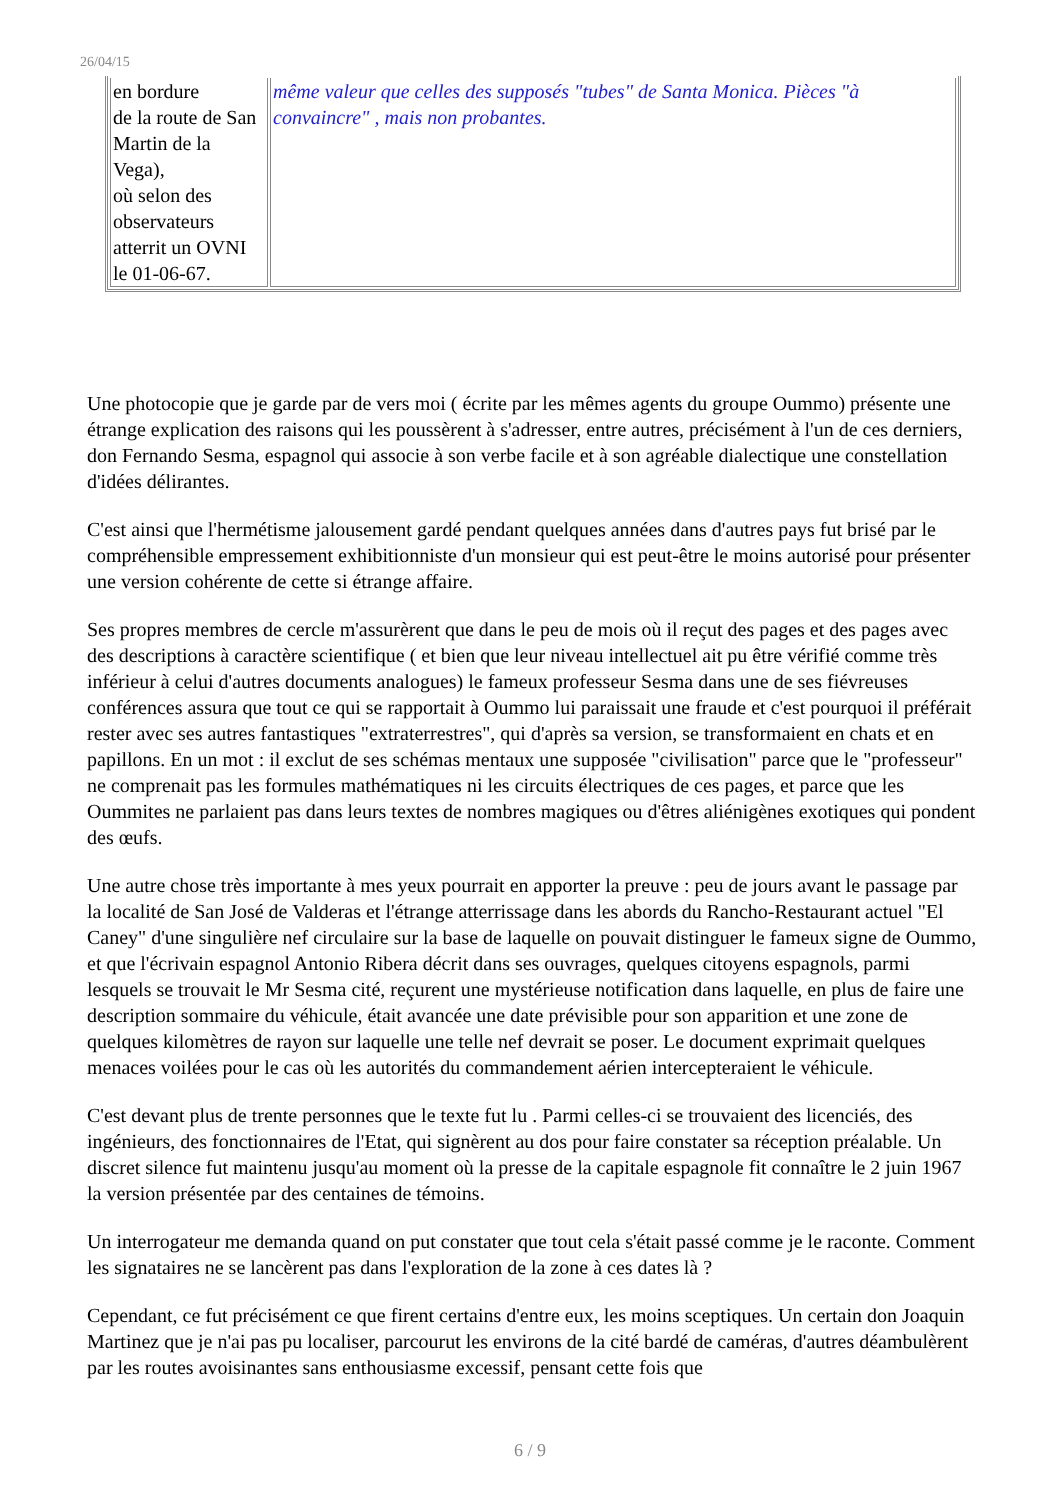26/04/15
| en bordure de la route de San Martin de la Vega), où selon des observateurs atterrit un OVNI le 01-06-67. | même valeur que celles des supposés "tubes" de Santa Monica. Pièces "à convaincre" , mais non probantes. |
Une photocopie que je garde par de vers moi ( écrite par les mêmes agents du groupe Oummo) présente une étrange explication des raisons qui les poussèrent à s'adresser, entre autres, précisément à l'un de ces derniers, don Fernando Sesma, espagnol qui associe à son verbe facile et à son agréable dialectique une constellation d'idées délirantes.
C'est ainsi que l'hermétisme jalousement gardé pendant quelques années dans d'autres pays fut brisé par le compréhensible empressement exhibitionniste d'un monsieur qui est peut-être le moins autorisé pour présenter une version cohérente de cette si étrange affaire.
Ses propres membres de cercle m'assurèrent que dans le peu de mois où il reçut des pages et des pages avec des descriptions à caractère scientifique ( et bien que leur niveau intellectuel ait pu être vérifié comme très inférieur à celui d'autres documents analogues) le fameux professeur Sesma dans une de ses fiévreuses conférences assura que tout ce qui se rapportait à Oummo lui paraissait une fraude et c'est pourquoi il préférait rester avec ses autres fantastiques "extraterrestres", qui d'après sa version, se transformaient en chats et en papillons. En un mot : il exclut de ses schémas mentaux une supposée "civilisation" parce que le "professeur" ne comprenait pas les formules mathématiques ni les circuits électriques de ces pages, et parce que les Oummites ne parlaient pas dans leurs textes de nombres magiques ou d'êtres aliénigènes exotiques qui pondent des œufs.
Une autre chose très importante à mes yeux pourrait en apporter la preuve : peu de jours avant le passage par la localité de San José de Valderas et l'étrange atterrissage dans les abords du Rancho-Restaurant actuel "El Caney" d'une singulière nef circulaire sur la base de laquelle on pouvait distinguer le fameux signe de Oummo, et que l'écrivain espagnol Antonio Ribera décrit dans ses ouvrages, quelques citoyens espagnols, parmi lesquels se trouvait le Mr Sesma cité, reçurent une mystérieuse notification dans laquelle, en plus de faire une description sommaire du véhicule, était avancée une date prévisible pour son apparition et une zone de quelques kilomètres de rayon sur laquelle une telle nef devrait se poser. Le document exprimait quelques menaces voilées pour le cas où les autorités du commandement aérien intercepteraient le véhicule.
C'est devant plus de trente personnes que le texte fut lu . Parmi celles-ci se trouvaient des licenciés, des ingénieurs, des fonctionnaires de l'Etat, qui signèrent au dos pour faire constater sa réception préalable. Un discret silence fut maintenu jusqu'au moment où la presse de la capitale espagnole fit connaître le 2 juin 1967 la version présentée par des centaines de témoins.
Un interrogateur me demanda quand on put constater que tout cela s'était passé comme je le raconte. Comment les signataires ne se lancèrent pas dans l'exploration de la zone à ces dates là ?
Cependant, ce fut précisément ce que firent certains d'entre eux, les moins sceptiques. Un certain don Joaquin Martinez que je n'ai pas pu localiser, parcourut les environs de la cité bardé de caméras, d'autres déambulèrent par les routes avoisinantes sans enthousiasme excessif, pensant cette fois que
6 / 9